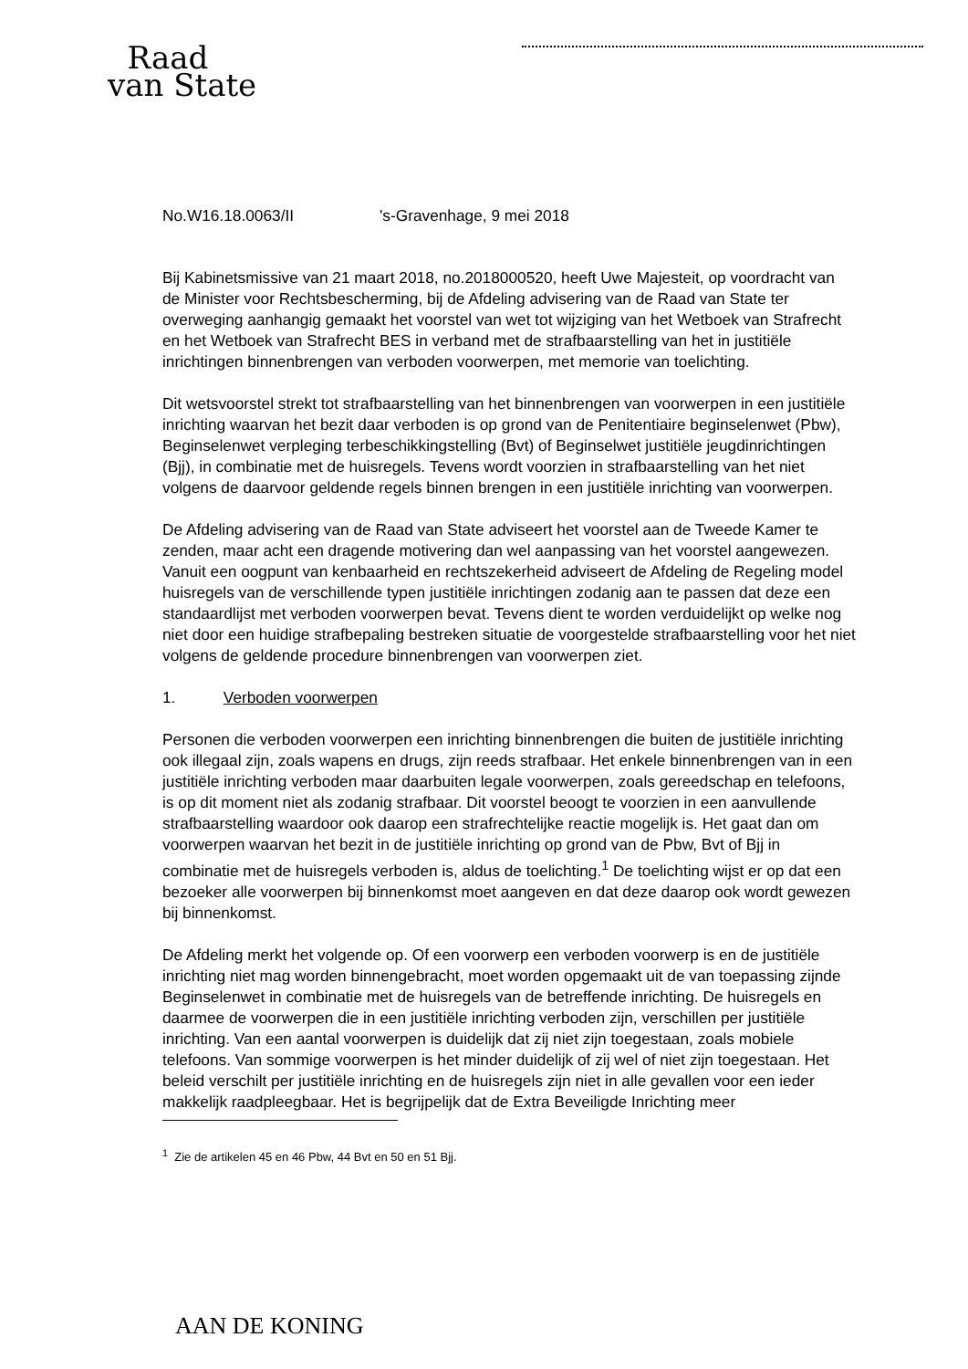Raad
van State
No.W16.18.0063/II 's-Gravenhage, 9 mei 2018
Bij Kabinetsmissive van 21 maart 2018, no.2018000520, heeft Uwe Majesteit, op voordracht van de Minister voor Rechtsbescherming, bij de Afdeling advisering van de Raad van State ter overweging aanhangig gemaakt het voorstel van wet tot wijziging van het Wetboek van Strafrecht en het Wetboek van Strafrecht BES in verband met de strafbaarstelling van het in justitiële inrichtingen binnenbrengen van verboden voorwerpen, met memorie van toelichting.
Dit wetsvoorstel strekt tot strafbaarstelling van het binnenbrengen van voorwerpen in een justitiële inrichting waarvan het bezit daar verboden is op grond van de Penitentiaire beginselenwet (Pbw), Beginselenwet verpleging terbeschikkingstelling (Bvt) of Beginselwet justitiële jeugdinrichtingen (Bjj), in combinatie met de huisregels. Tevens wordt voorzien in strafbaarstelling van het niet volgens de daarvoor geldende regels binnen brengen in een justitiële inrichting van voorwerpen.
De Afdeling advisering van de Raad van State adviseert het voorstel aan de Tweede Kamer te zenden, maar acht een dragende motivering dan wel aanpassing van het voorstel aangewezen. Vanuit een oogpunt van kenbaarheid en rechtszekerheid adviseert de Afdeling de Regeling model huisregels van de verschillende typen justitiële inrichtingen zodanig aan te passen dat deze een standaardlijst met verboden voorwerpen bevat. Tevens dient te worden verduidelijkt op welke nog niet door een huidige strafbepaling bestreken situatie de voorgestelde strafbaarstelling voor het niet volgens de geldende procedure binnenbrengen van voorwerpen ziet.
1. Verboden voorwerpen
Personen die verboden voorwerpen een inrichting binnenbrengen die buiten de justitiële inrichting ook illegaal zijn, zoals wapens en drugs, zijn reeds strafbaar. Het enkele binnenbrengen van in een justitiële inrichting verboden maar daarbuiten legale voorwerpen, zoals gereedschap en telefoons, is op dit moment niet als zodanig strafbaar. Dit voorstel beoogt te voorzien in een aanvullende strafbaarstelling waardoor ook daarop een strafrechtelijke reactie mogelijk is. Het gaat dan om voorwerpen waarvan het bezit in de justitiële inrichting op grond van de Pbw, Bvt of Bjj in combinatie met de huisregels verboden is, aldus de toelichting.<sup>1</sup> De toelichting wijst er op dat een bezoeker alle voorwerpen bij binnenkomst moet aangeven en dat deze daarop ook wordt gewezen bij binnenkomst.
De Afdeling merkt het volgende op. Of een voorwerp een verboden voorwerp is en de justitiële inrichting niet mag worden binnengebracht, moet worden opgemaakt uit de van toepassing zijnde Beginselenwet in combinatie met de huisregels van de betreffende inrichting. De huisregels en daarmee de voorwerpen die in een justitiële inrichting verboden zijn, verschillen per justitiële inrichting. Van een aantal voorwerpen is duidelijk dat zij niet zijn toegestaan, zoals mobiele telefoons. Van sommige voorwerpen is het minder duidelijk of zij wel of niet zijn toegestaan. Het beleid verschilt per justitiële inrichting en de huisregels zijn niet in alle gevallen voor een ieder makkelijk raadpleegbaar. Het is begrijpelijk dat de Extra Beveiligde Inrichting meer
<sup>1</sup> Zie de artikelen 45 en 46 Pbw, 44 Bvt en 50 en 51 Bjj.
AAN DE KONING